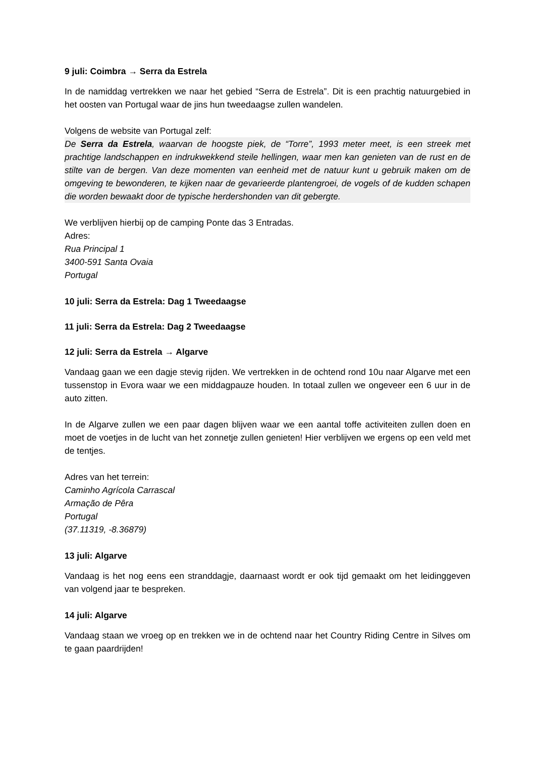9 juli: Coimbra → Serra da Estrela
In de namiddag vertrekken we naar het gebied “Serra de Estrela”. Dit is een prachtig natuurgebied in het oosten van Portugal waar de jins hun tweedaagse zullen wandelen.
Volgens de website van Portugal zelf:
De Serra da Estrela, waarvan de hoogste piek, de “Torre”, 1993 meter meet, is een streek met prachtige landschappen en indrukwekkend steile hellingen, waar men kan genieten van de rust en de stilte van de bergen. Van deze momenten van eenheid met de natuur kunt u gebruik maken om de omgeving te bewonderen, te kijken naar de gevarieerde plantengroei, de vogels of de kudden schapen die worden bewaakt door de typische herdershonden van dit gebergte.
We verblijven hierbij op de camping Ponte das 3 Entradas.
Adres:
Rua Principal 1
3400-591 Santa Ovaia
Portugal
10 juli: Serra da Estrela: Dag 1 Tweedaagse
11 juli: Serra da Estrela: Dag 2 Tweedaagse
12 juli: Serra da Estrela → Algarve
Vandaag gaan we een dagje stevig rijden. We vertrekken in de ochtend rond 10u naar Algarve met een tussenstop in Evora waar we een middagpauze houden. In totaal zullen we ongeveer een 6 uur in de auto zitten.
In de Algarve zullen we een paar dagen blijven waar we een aantal toffe activiteiten zullen doen en moet de voetjes in de lucht van het zonnetje zullen genieten! Hier verblijven we ergens op een veld met de tentjes.
Adres van het terrein:
Caminho Agrícola Carrascal
Armação de Pêra
Portugal
(37.11319, -8.36879)
13 juli: Algarve
Vandaag is het nog eens een stranddagje, daarnaast wordt er ook tijd gemaakt om het leidinggeven van volgend jaar te bespreken.
14 juli: Algarve
Vandaag staan we vroeg op en trekken we in de ochtend naar het Country Riding Centre in Silves om te gaan paardrijden!